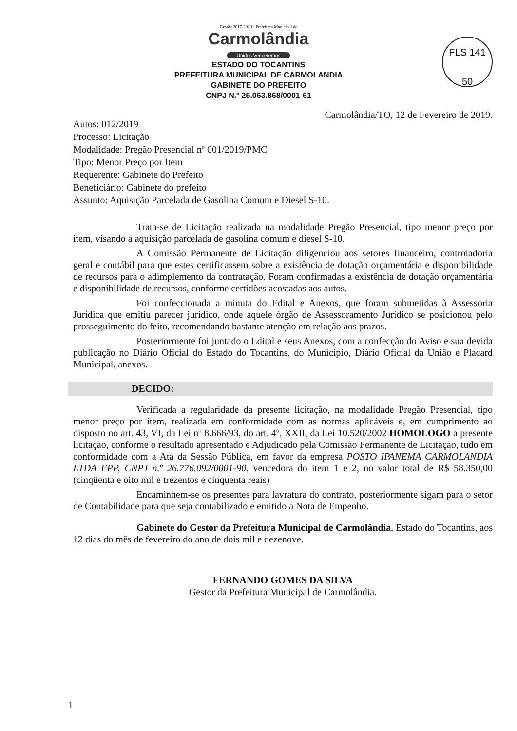FLS 141
50
Gestão 2017-2020 · Prefeitura Municipal de
Carmolândia
Unidos Venceremos
ESTADO DO TOCANTINS
PREFEITURA MUNICIPAL DE CARMOLANDIA
GABINETE DO PREFEITO
CNPJ N.º 25.063.868/0001-61
Carmolândia/TO, 12 de Fevereiro de 2019.
Autos: 012/2019
Processo: Licitação
Modalidade: Pregão Presencial nº 001/2019/PMC
Tipo: Menor Preço por Item
Requerente: Gabinete do Prefeito
Beneficiário: Gabinete do prefeito
Assunto: Aquisição Parcelada de Gasolina Comum e Diesel S-10.
Trata-se de Licitação realizada na modalidade Pregão Presencial, tipo menor preço por item, visando a aquisição parcelada de gasolina comum e diesel S-10.
A Comissão Permanente de Licitação diligenciou aos setores financeiro, controladoria geral e contábil para que estes certificassem sobre a existência de dotação orçamentária e disponibilidade de recursos para o adimplemento da contratação. Foram confirmadas a existência de dotação orçamentária e disponibilidade de recursos, conforme certidões acostadas aos autos.
Foi confeccionada a minuta do Edital e Anexos, que foram submetidas à Assessoria Jurídica que emitiu parecer jurídico, onde aquele órgão de Assessoramento Jurídico se posicionou pelo prosseguimento do feito, recomendando bastante atenção em relação aos prazos.
Posteriormente foi juntado o Edital e seus Anexos, com a confecção do Aviso e sua devida publicação no Diário Oficial do Estado do Tocantins, do Município, Diário Oficial da União e Placard Municipal, anexos.
DECIDO:
Verificada a regularidade da presente licitação, na modalidade Pregão Presencial, tipo menor preço por item, realizada em conformidade com as normas aplicáveis e, em cumprimento ao disposto no art. 43, VI, da Lei nº 8.666/93, do art. 4º, XXII, da Lei 10.520/2002 HOMOLOGO a presente licitação, conforme o resultado apresentado e Adjudicado pela Comissão Permanente de Licitação, tudo em conformidade com a Ata da Sessão Pública, em favor da empresa POSTO IPANEMA CARMOLANDIA LTDA EPP, CNPJ n.º 26.776.092/0001-90, vencedora do item 1 e 2, no valor total de R$ 58.350,00 (cinqüenta e oito mil e trezentos e cinquenta reais)
Encaminhem-se os presentes para lavratura do contrato, posteriormente sigam para o setor de Contabilidade para que seja contabilizado e emitido a Nota de Empenho.
Gabinete do Gestor da Prefeitura Municipal de Carmolândia, Estado do Tocantins, aos 12 dias do mês de fevereiro do ano de dois mil e dezenove.
FERNANDO GOMES DA SILVA
Gestor da Prefeitura Municipal de Carmolândia.
1